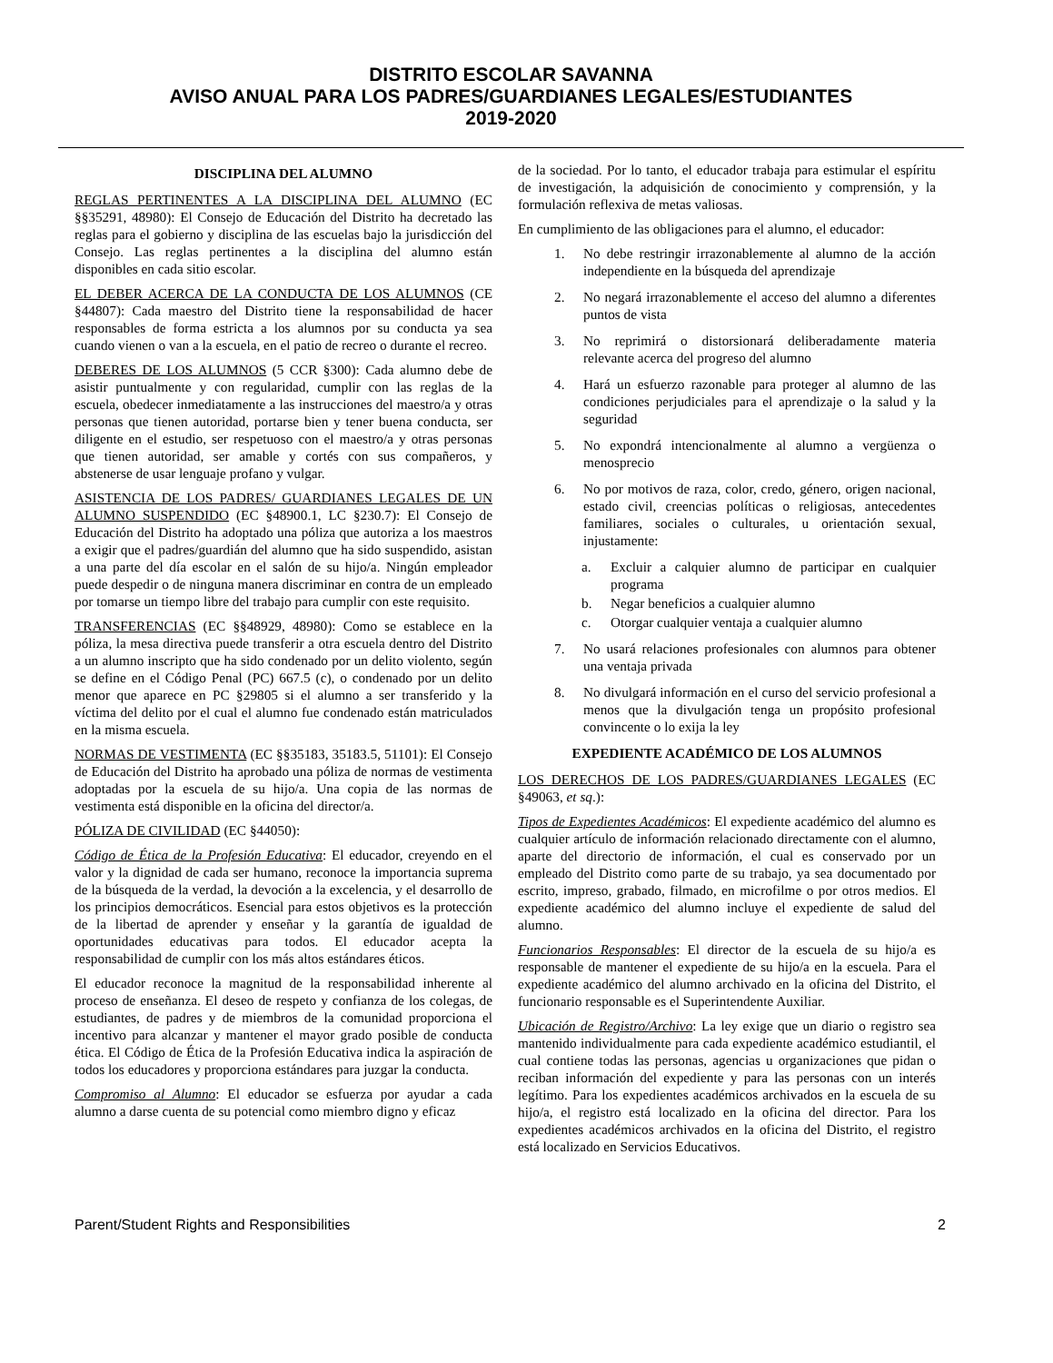DISTRITO ESCOLAR SAVANNA
AVISO ANUAL PARA LOS PADRES/GUARDIANES LEGALES/ESTUDIANTES
2019-2020
DISCIPLINA DEL ALUMNO
REGLAS PERTINENTES A LA DISCIPLINA DEL ALUMNO (EC §§35291, 48980): El Consejo de Educación del Distrito ha decretado las reglas para el gobierno y disciplina de las escuelas bajo la jurisdicción del Consejo. Las reglas pertinentes a la disciplina del alumno están disponibles en cada sitio escolar.
EL DEBER ACERCA DE LA CONDUCTA DE LOS ALUMNOS (CE §44807): Cada maestro del Distrito tiene la responsabilidad de hacer responsables de forma estricta a los alumnos por su conducta ya sea cuando vienen o van a la escuela, en el patio de recreo o durante el recreo.
DEBERES DE LOS ALUMNOS (5 CCR §300): Cada alumno debe de asistir puntualmente y con regularidad, cumplir con las reglas de la escuela, obedecer inmediatamente a las instrucciones del maestro/a y otras personas que tienen autoridad, portarse bien y tener buena conducta, ser diligente en el estudio, ser respetuoso con el maestro/a y otras personas que tienen autoridad, ser amable y cortés con sus compañeros, y abstenerse de usar lenguaje profano y vulgar.
ASISTENCIA DE LOS PADRES/ GUARDIANES LEGALES DE UN ALUMNO SUSPENDIDO (EC §48900.1, LC §230.7): El Consejo de Educación del Distrito ha adoptado una póliza que autoriza a los maestros a exigir que el padres/guardián del alumno que ha sido suspendido, asistan a una parte del día escolar en el salón de su hijo/a. Ningún empleador puede despedir o de ninguna manera discriminar en contra de un empleado por tomarse un tiempo libre del trabajo para cumplir con este requisito.
TRANSFERENCIAS (EC §§48929, 48980): Como se establece en la póliza, la mesa directiva puede transferir a otra escuela dentro del Distrito a un alumno inscripto que ha sido condenado por un delito violento, según se define en el Código Penal (PC) 667.5 (c), o condenado por un delito menor que aparece en PC §29805 si el alumno a ser transferido y la víctima del delito por el cual el alumno fue condenado están matriculados en la misma escuela.
NORMAS DE VESTIMENTA (EC §§35183, 35183.5, 51101): El Consejo de Educación del Distrito ha aprobado una póliza de normas de vestimenta adoptadas por la escuela de su hijo/a. Una copia de las normas de vestimenta está disponible en la oficina del director/a.
PÓLIZA DE CIVILIDAD (EC §44050):
Código de Ética de la Profesión Educativa: El educador, creyendo en el valor y la dignidad de cada ser humano, reconoce la importancia suprema de la búsqueda de la verdad, la devoción a la excelencia, y el desarrollo de los principios democráticos. Esencial para estos objetivos es la protección de la libertad de aprender y enseñar y la garantía de igualdad de oportunidades educativas para todos. El educador acepta la responsabilidad de cumplir con los más altos estándares éticos.
El educador reconoce la magnitud de la responsabilidad inherente al proceso de enseñanza. El deseo de respeto y confianza de los colegas, de estudiantes, de padres y de miembros de la comunidad proporciona el incentivo para alcanzar y mantener el mayor grado posible de conducta ética. El Código de Ética de la Profesión Educativa indica la aspiración de todos los educadores y proporciona estándares para juzgar la conducta.
Compromiso al Alumno: El educador se esfuerza por ayudar a cada alumno a darse cuenta de su potencial como miembro digno y eficaz
de la sociedad. Por lo tanto, el educador trabaja para estimular el espíritu de investigación, la adquisición de conocimiento y comprensión, y la formulación reflexiva de metas valiosas.
En cumplimiento de las obligaciones para el alumno, el educador:
1. No debe restringir irrazonablemente al alumno de la acción independiente en la búsqueda del aprendizaje
2. No negará irrazonablemente el acceso del alumno a diferentes puntos de vista
3. No reprimirá o distorsionará deliberadamente materia relevante acerca del progreso del alumno
4. Hará un esfuerzo razonable para proteger al alumno de las condiciones perjudiciales para el aprendizaje o la salud y la seguridad
5. No expondrá intencionalmente al alumno a vergüenza o menosprecio
6. No por motivos de raza, color, credo, género, origen nacional, estado civil, creencias políticas o religiosas, antecedentes familiares, sociales o culturales, u orientación sexual, injustamente:
a. Excluir a calquier alumno de participar en cualquier programa
b. Negar beneficios a cualquier alumno
c. Otorgar cualquier ventaja a cualquier alumno
7. No usará relaciones profesionales con alumnos para obtener una ventaja privada
8. No divulgará información en el curso del servicio profesional a menos que la divulgación tenga un propósito profesional convincente o lo exija la ley
EXPEDIENTE ACADÉMICO DE LOS ALUMNOS
LOS DERECHOS DE LOS PADRES/GUARDIANES LEGALES (EC §49063, et sq.):
Tipos de Expedientes Académicos: El expediente académico del alumno es cualquier artículo de información relacionado directamente con el alumno, aparte del directorio de información, el cual es conservado por un empleado del Distrito como parte de su trabajo, ya sea documentado por escrito, impreso, grabado, filmado, en microfilme o por otros medios. El expediente académico del alumno incluye el expediente de salud del alumno.
Funcionarios Responsables: El director de la escuela de su hijo/a es responsable de mantener el expediente de su hijo/a en la escuela. Para el expediente académico del alumno archivado en la oficina del Distrito, el funcionario responsable es el Superintendente Auxiliar.
Ubicación de Registro/Archivo: La ley exige que un diario o registro sea mantenido individualmente para cada expediente académico estudiantil, el cual contiene todas las personas, agencias u organizaciones que pidan o reciban información del expediente y para las personas con un interés legítimo. Para los expedientes académicos archivados en la escuela de su hijo/a, el registro está localizado en la oficina del director. Para los expedientes académicos archivados en la oficina del Distrito, el registro está localizado en Servicios Educativos.
Parent/Student Rights and Responsibilities 2